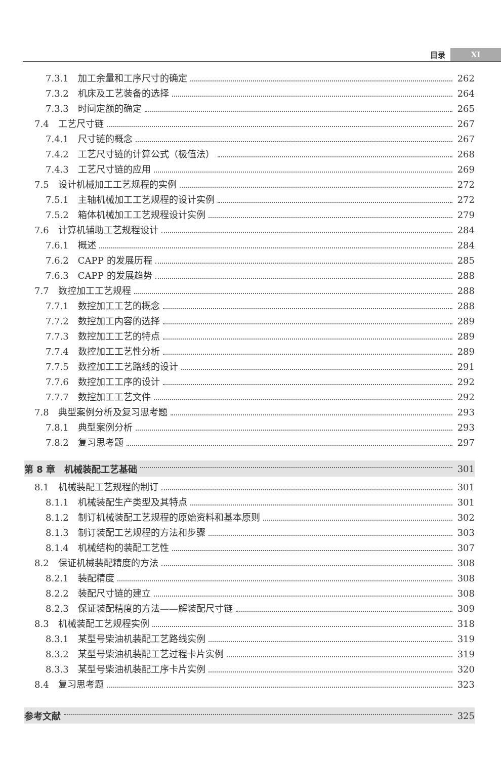目录 XI
7.3.1　加工余量和工序尺寸的确定 262
7.3.2　机床及工艺装备的选择 264
7.3.3　时间定额的确定 265
7.4　工艺尺寸链 267
7.4.1　尺寸链的概念 267
7.4.2　工艺尺寸链的计算公式（极值法） 268
7.4.3　工艺尺寸链的应用 269
7.5　设计机械加工工艺规程的实例 272
7.5.1　主轴机械加工工艺规程的设计实例 272
7.5.2　箱体机械加工工艺规程设计实例 279
7.6　计算机辅助工艺规程设计 284
7.6.1　概述 284
7.6.2　CAPP 的发展历程 285
7.6.3　CAPP 的发展趋势 288
7.7　数控加工工艺规程 288
7.7.1　数控加工工艺的概念 288
7.7.2　数控加工内容的选择 289
7.7.3　数控加工工艺的特点 289
7.7.4　数控加工工艺性分析 289
7.7.5　数控加工工艺路线的设计 291
7.7.6　数控加工工序的设计 292
7.7.7　数控加工工艺文件 292
7.8　典型案例分析及复习思考题 293
7.8.1　典型案例分析 293
7.8.2　复习思考题 297
第 8 章　机械装配工艺基础 301
8.1　机械装配工艺规程的制订 301
8.1.1　机械装配生产类型及其特点 301
8.1.2　制订机械装配工艺规程的原始资料和基本原则 302
8.1.3　制订装配工艺规程的方法和步骤 303
8.1.4　机械结构的装配工艺性 307
8.2　保证机械装配精度的方法 308
8.2.1　装配精度 308
8.2.2　装配尺寸链的建立 308
8.2.3　保证装配精度的方法——解装配尺寸链 309
8.3　机械装配工艺规程实例 318
8.3.1　某型号柴油机装配工艺路线实例 319
8.3.2　某型号柴油机装配工艺过程卡片实例 319
8.3.3　某型号柴油机装配工序卡片实例 320
8.4　复习思考题 323
参考文献 325